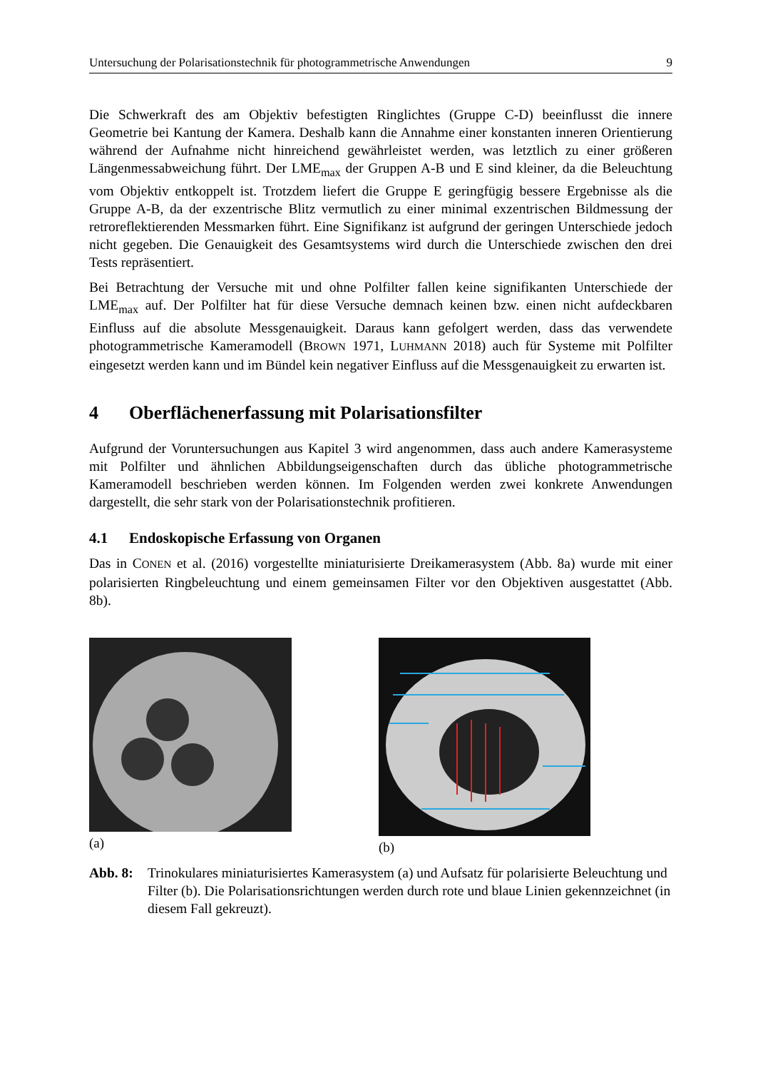Untersuchung der Polarisationstechnik für photogrammetrische Anwendungen 9
Die Schwerkraft des am Objektiv befestigten Ringlichtes (Gruppe C-D) beeinflusst die innere Geometrie bei Kantung der Kamera. Deshalb kann die Annahme einer konstanten inneren Orientierung während der Aufnahme nicht hinreichend gewährleistet werden, was letztlich zu einer größeren Längenmessabweichung führt. Der LME<sub>max</sub> der Gruppen A-B und E sind kleiner, da die Beleuchtung vom Objektiv entkoppelt ist. Trotzdem liefert die Gruppe E geringfügig bessere Ergebnisse als die Gruppe A-B, da der exzentrische Blitz vermutlich zu einer minimal exzentrischen Bildmessung der retroreflektierenden Messmarken führt. Eine Signifikanz ist aufgrund der geringen Unterschiede jedoch nicht gegeben. Die Genauigkeit des Gesamtsystems wird durch die Unterschiede zwischen den drei Tests repräsentiert.
Bei Betrachtung der Versuche mit und ohne Polfilter fallen keine signifikanten Unterschiede der LME<sub>max</sub> auf. Der Polfilter hat für diese Versuche demnach keinen bzw. einen nicht aufdeckbaren Einfluss auf die absolute Messgenauigkeit. Daraus kann gefolgert werden, dass das verwendete photogrammetrische Kameramodell (BROWN 1971, LUHMANN 2018) auch für Systeme mit Polfilter eingesetzt werden kann und im Bündel kein negativer Einfluss auf die Messgenauigkeit zu erwarten ist.
4 Oberflächenerfassung mit Polarisationsfilter
Aufgrund der Voruntersuchungen aus Kapitel 3 wird angenommen, dass auch andere Kamerasysteme mit Polfilter und ähnlichen Abbildungseigenschaften durch das übliche photogrammetrische Kameramodell beschrieben werden können. Im Folgenden werden zwei konkrete Anwendungen dargestellt, die sehr stark von der Polarisationstechnik profitieren.
4.1 Endoskopische Erfassung von Organen
Das in CONEN et al. (2016) vorgestellte miniaturisierte Dreikamerasystem (Abb. 8a) wurde mit einer polarisierten Ringbeleuchtung und einem gemeinsamen Filter vor den Objektiven ausgestattet (Abb. 8b).
(a) (b)
Abb. 8: Trinokulares miniaturisiertes Kamerasystem (a) und Aufsatz für polarisierte Beleuchtung und Filter (b). Die Polarisationsrichtungen werden durch rote und blaue Linien gekennzeichnet (in diesem Fall gekreuzt).